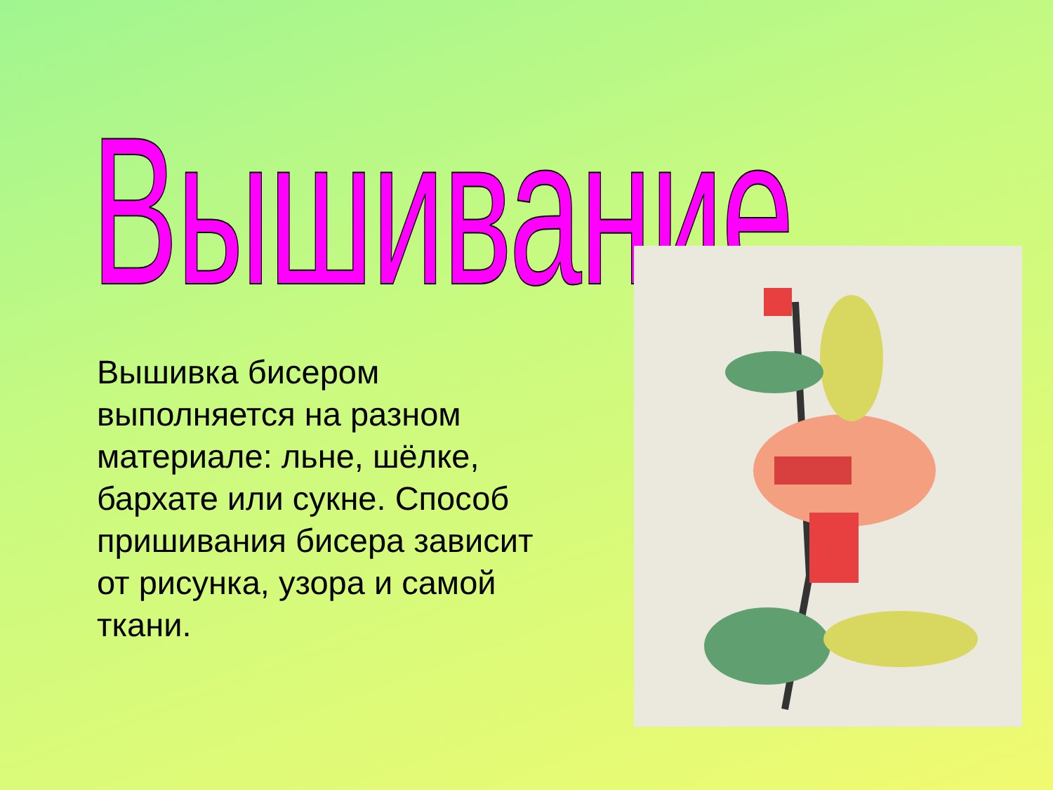Вышивание
Вышивка бисером выполняется на разном материале: льне, шёлке, бархате или сукне. Способ пришивания бисера зависит от рисунка, узора и самой ткани.